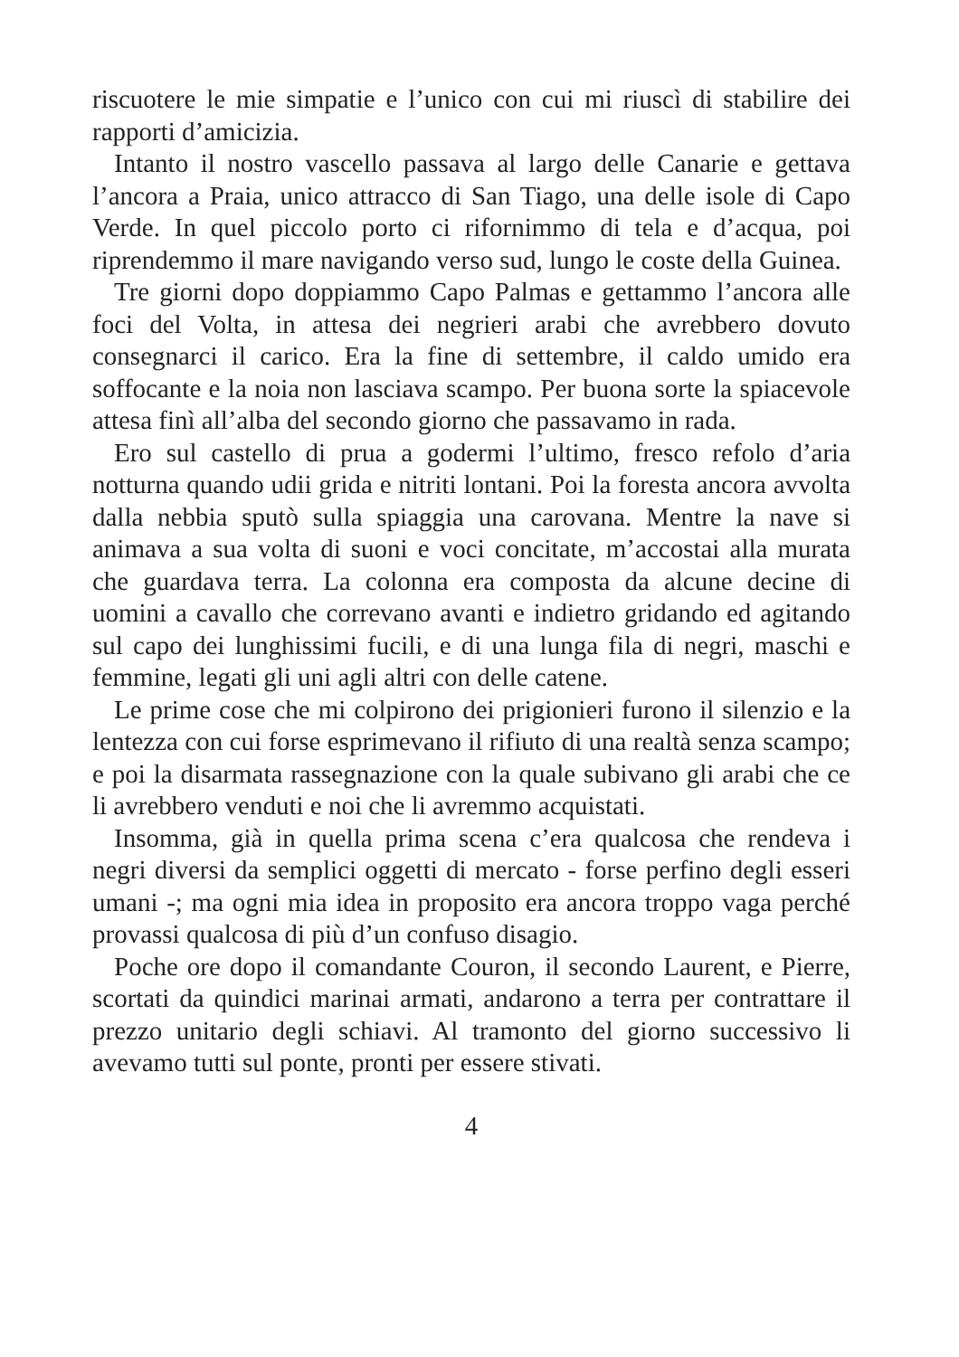riscuotere le mie simpatie e l’unico con cui mi riuscì di stabilire dei rapporti d’amicizia.
Intanto il nostro vascello passava al largo delle Canarie e gettava l’ancora a Praia, unico attracco di San Tiago, una delle isole di Capo Verde. In quel piccolo porto ci rifornimmo di tela e d’acqua, poi riprendemmo il mare navigando verso sud, lungo le coste della Guinea.
Tre giorni dopo doppiammo Capo Palmas e gettammo l’ancora alle foci del Volta, in attesa dei negrieri arabi che avrebbero dovuto consegnarci il carico. Era la fine di settembre, il caldo umido era soffocante e la noia non lasciava scampo. Per buona sorte la spiacevole attesa finì all’alba del secondo giorno che passavamo in rada.
Ero sul castello di prua a godermi l’ultimo, fresco refolo d’aria notturna quando udii grida e nitriti lontani. Poi la foresta ancora avvolta dalla nebbia sputò sulla spiaggia una carovana. Mentre la nave si animava a sua volta di suoni e voci concitate, m’accostai alla murata che guardava terra. La colonna era composta da alcune decine di uomini a cavallo che correvano avanti e indietro gridando ed agitando sul capo dei lunghissimi fucili, e di una lunga fila di negri, maschi e femmine, legati gli uni agli altri con delle catene.
Le prime cose che mi colpirono dei prigionieri furono il silenzio e la lentezza con cui forse esprimevano il rifiuto di una realtà senza scampo; e poi la disarmata rassegnazione con la quale subivano gli arabi che ce li avrebbero venduti e noi che li avremmo acquistati.
Insomma, già in quella prima scena c’era qualcosa che rendeva i negri diversi da semplici oggetti di mercato - forse perfino degli esseri umani -; ma ogni mia idea in proposito era ancora troppo vaga perché provassi qualcosa di più d’un confuso disagio.
Poche ore dopo il comandante Couron, il secondo Laurent, e Pierre, scortati da quindici marinai armati, andarono a terra per contrattare il prezzo unitario degli schiavi. Al tramonto del giorno successivo li avevamo tutti sul ponte, pronti per essere stivati.
4